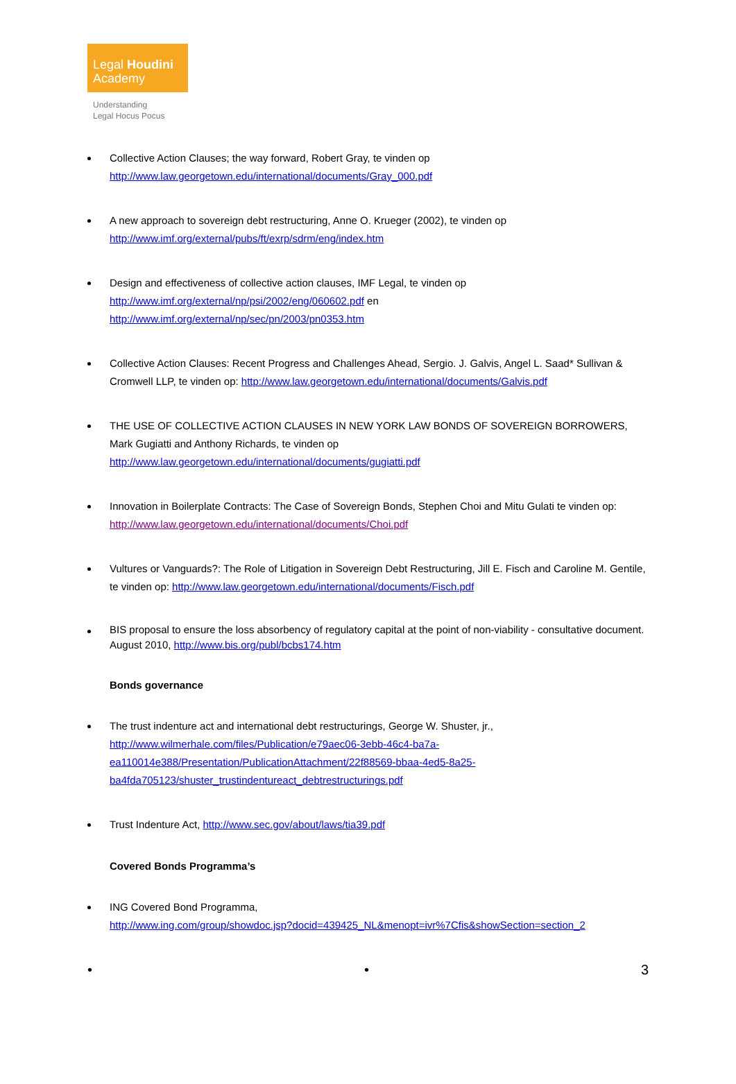Legal Houdini
Academy
Understanding
Legal Hocus Pocus
Collective Action Clauses; the way forward, Robert Gray, te vinden op
http://www.law.georgetown.edu/international/documents/Gray_000.pdf
A new approach to sovereign debt restructuring, Anne O. Krueger (2002), te vinden op
http://www.imf.org/external/pubs/ft/exrp/sdrm/eng/index.htm
Design and effectiveness of collective action clauses, IMF Legal, te vinden op
http://www.imf.org/external/np/psi/2002/eng/060602.pdf en
http://www.imf.org/external/np/sec/pn/2003/pn0353.htm
Collective Action Clauses: Recent Progress and Challenges Ahead, Sergio. J. Galvis, Angel L. Saad* Sullivan & Cromwell LLP, te vinden op: http://www.law.georgetown.edu/international/documents/Galvis.pdf
THE USE OF COLLECTIVE ACTION CLAUSES IN NEW YORK LAW BONDS OF SOVEREIGN BORROWERS, Mark Gugiatti and Anthony Richards, te vinden op
http://www.law.georgetown.edu/international/documents/gugiatti.pdf
Innovation in Boilerplate Contracts: The Case of Sovereign Bonds, Stephen Choi and Mitu Gulati te vinden op: http://www.law.georgetown.edu/international/documents/Choi.pdf
Vultures or Vanguards?: The Role of Litigation in Sovereign Debt Restructuring, Jill E. Fisch and Caroline M. Gentile, te vinden op: http://www.law.georgetown.edu/international/documents/Fisch.pdf
BIS proposal to ensure the loss absorbency of regulatory capital at the point of non-viability - consultative document. August 2010, http://www.bis.org/publ/bcbs174.htm
Bonds governance
The trust indenture act and international debt restructurings, George W. Shuster, jr.,
http://www.wilmerhale.com/files/Publication/e79aec06-3ebb-46c4-ba7a-
ea110014e388/Presentation/PublicationAttachment/22f88569-bbaa-4ed5-8a25-
ba4fda705123/shuster_trustindentureact_debtrestructurings.pdf
Trust Indenture Act, http://www.sec.gov/about/laws/tia39.pdf
Covered Bonds Programma’s
ING Covered Bond Programma,
http://www.ing.com/group/showdoc.jsp?docid=439425_NL&menopt=ivr%7Cfis&showSection=section_2
• • 3